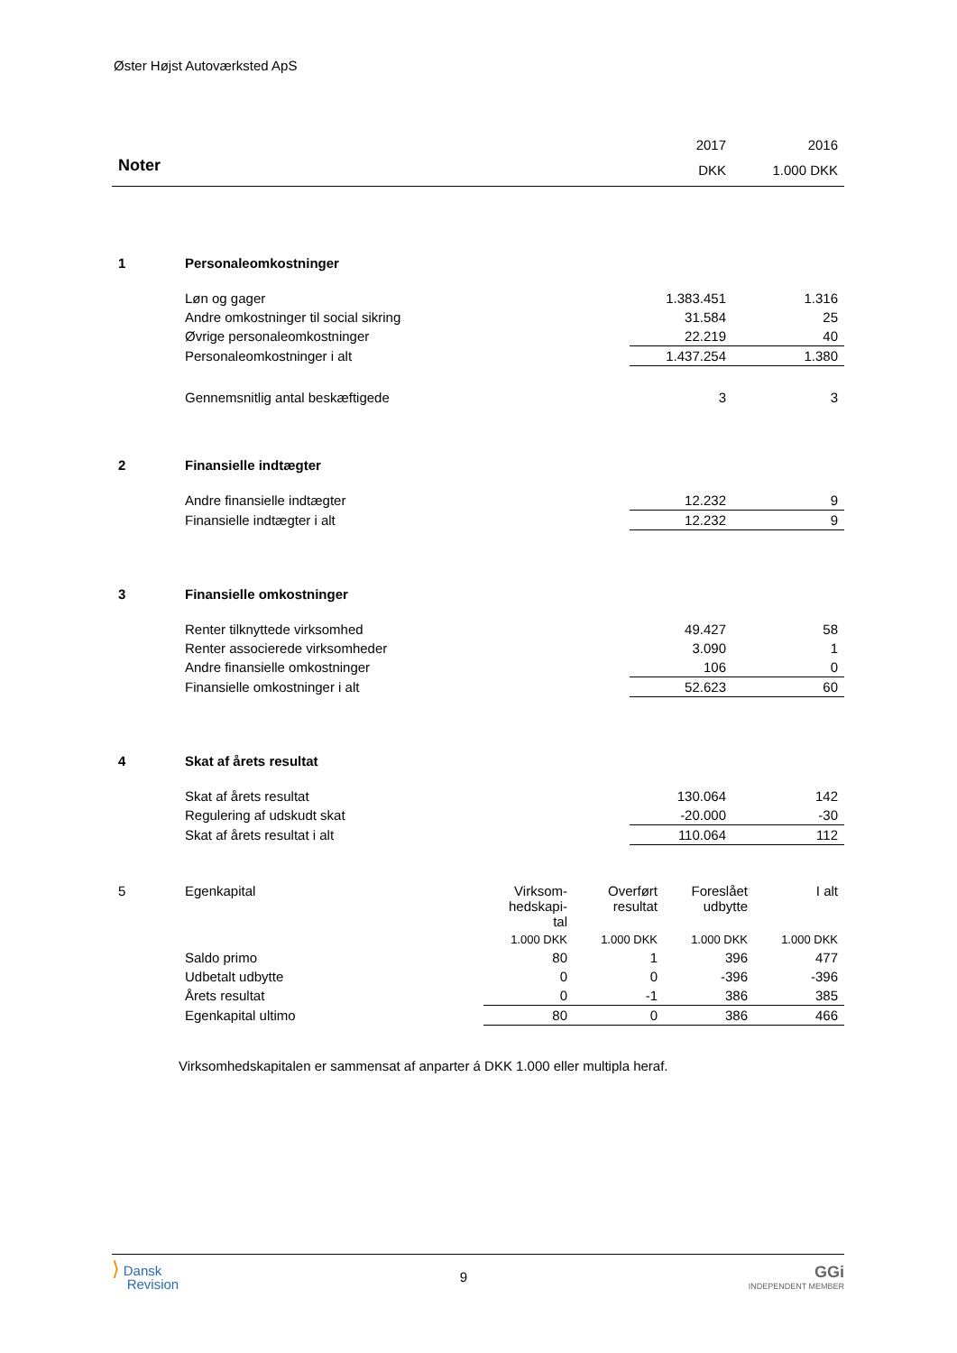Øster Højst Autoværksted ApS
| | | 2017 | 2016 |
| Noter | | DKK | 1.000 DKK |
| 1 | Personaleomkostninger | | |
| | Løn og gager | 1.383.451 | 1.316 |
| | Andre omkostninger til social sikring | 31.584 | 25 |
| | Øvrige personaleomkostninger | 22.219 | 40 |
| | Personaleomkostninger i alt | 1.437.254 | 1.380 |
| | Gennemsnitlig antal beskæftigede | 3 | 3 |
| 2 | Finansielle indtægter | | |
| | Andre finansielle indtægter | 12.232 | 9 |
| | Finansielle indtægter i alt | 12.232 | 9 |
| 3 | Finansielle omkostninger | | |
| | Renter tilknyttede virksomhed | 49.427 | 58 |
| | Renter associerede virksomheder | 3.090 | 1 |
| | Andre finansielle omkostninger | 106 | 0 |
| | Finansielle omkostninger i alt | 52.623 | 60 |
| 4 | Skat af årets resultat | | |
| | Skat af årets resultat | 130.064 | 142 |
| | Regulering af udskudt skat | -20.000 | -30 |
| | Skat af årets resultat i alt | 110.064 | 112 |
| 5 | Egenkapital | Virksom- hedskapi- tal | Overført resultat | Foreslået udbytte | I alt |
| | | 1.000 DKK | 1.000 DKK | 1.000 DKK | 1.000 DKK |
| | Saldo primo | 80 | 1 | 396 | 477 |
| | Udbetalt udbytte | 0 | 0 | -396 | -396 |
| | Årets resultat | 0 | -1 | 386 | 385 |
| | Egenkapital ultimo | 80 | 0 | 386 | 466 |
Virksomhedskapitalen er sammensat af anparter á DKK 1.000 eller multipla heraf.
⟩ Dansk
Revision
9
GGi
INDEPENDENT MEMBER